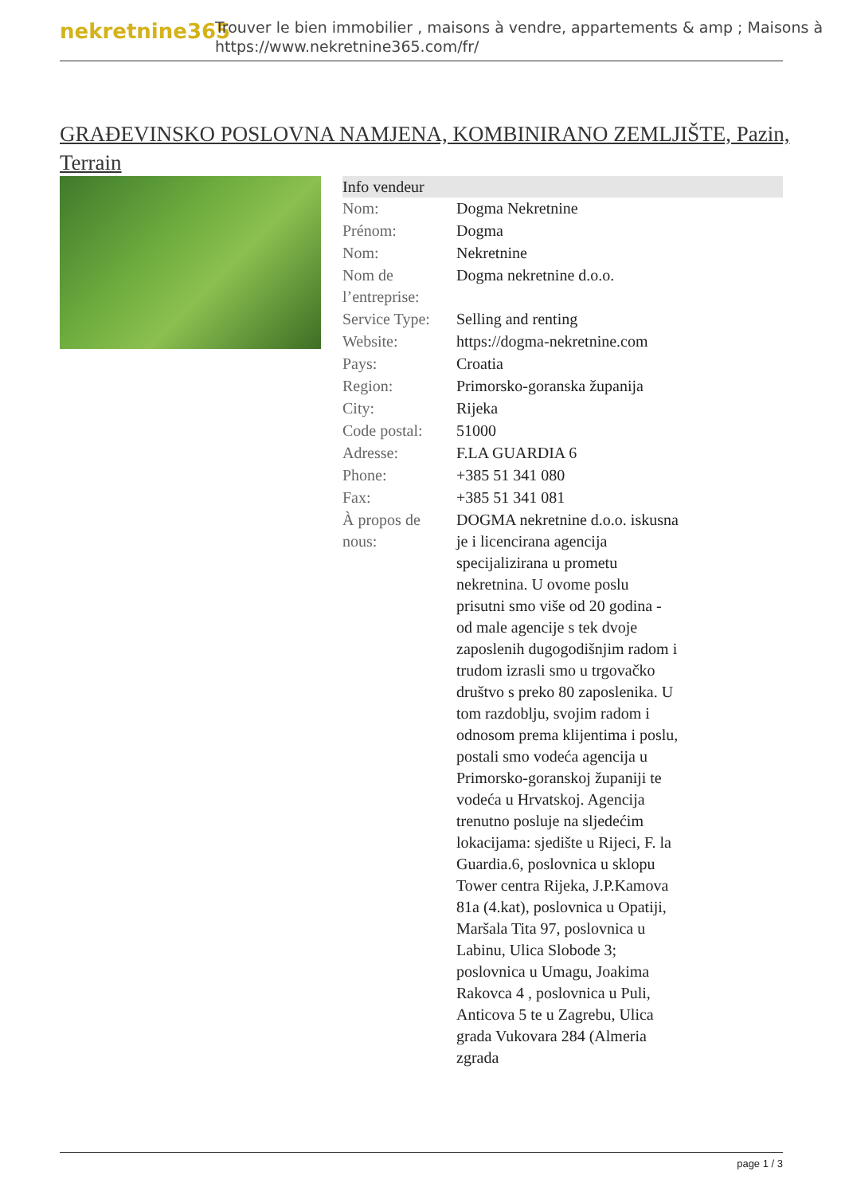nekretnine365
Trouver le bien immobilier , maisons à vendre, appartements & amp ; Maisons à
https://www.nekretnine365.com/fr/
GRAĐEVINSKO POSLOVNA NAMJENA, KOMBINIRANO ZEMLJIŠTE, Pazin, Terrain
| Info vendeur | |
| --- | --- |
| Nom: | Dogma Nekretnine |
| Prénom: | Dogma |
| Nom: | Nekretnine |
| Nom de l’entreprise: | Dogma nekretnine d.o.o. |
| Service Type: | Selling and renting |
| Website: | https://dogma-nekretnine.com |
| Pays: | Croatia |
| Region: | Primorsko-goranska županija |
| City: | Rijeka |
| Code postal: | 51000 |
| Adresse: | F.LA GUARDIA 6 |
| Phone: | +385 51 341 080 |
| Fax: | +385 51 341 081 |
| À propos de nous: | DOGMA nekretnine d.o.o. iskusna je i licencirana agencija specijalizirana u prometu nekretnina. U ovome poslu prisutni smo više od 20 godina - od male agencije s tek dvoje zaposlenih dugogodišnjim radom i trudom izrasli smo u trgovačko društvo s preko 80 zaposlenika. U tom razdoblju, svojim radom i odnosom prema klijentima i poslu, postali smo vodeća agencija u Primorsko-goranskoj županiji te vodeća u Hrvatskoj. Agencija trenutno posluje na sljedećim lokacijama: sjedište u Rijeci, F. la Guardia.6, poslovnica u sklopu Tower centra Rijeka, J.P.Kamova 81a (4.kat), poslovnica u Opatiji, Maršala Tita 97, poslovnica u Labinu, Ulica Slobode 3; poslovnica u Umagu, Joakima Rakovca 4 , poslovnica u Puli, Anticova 5 te u Zagrebu, Ulica grada Vukovara 284 (Almeria zgrada |
page 1 / 3